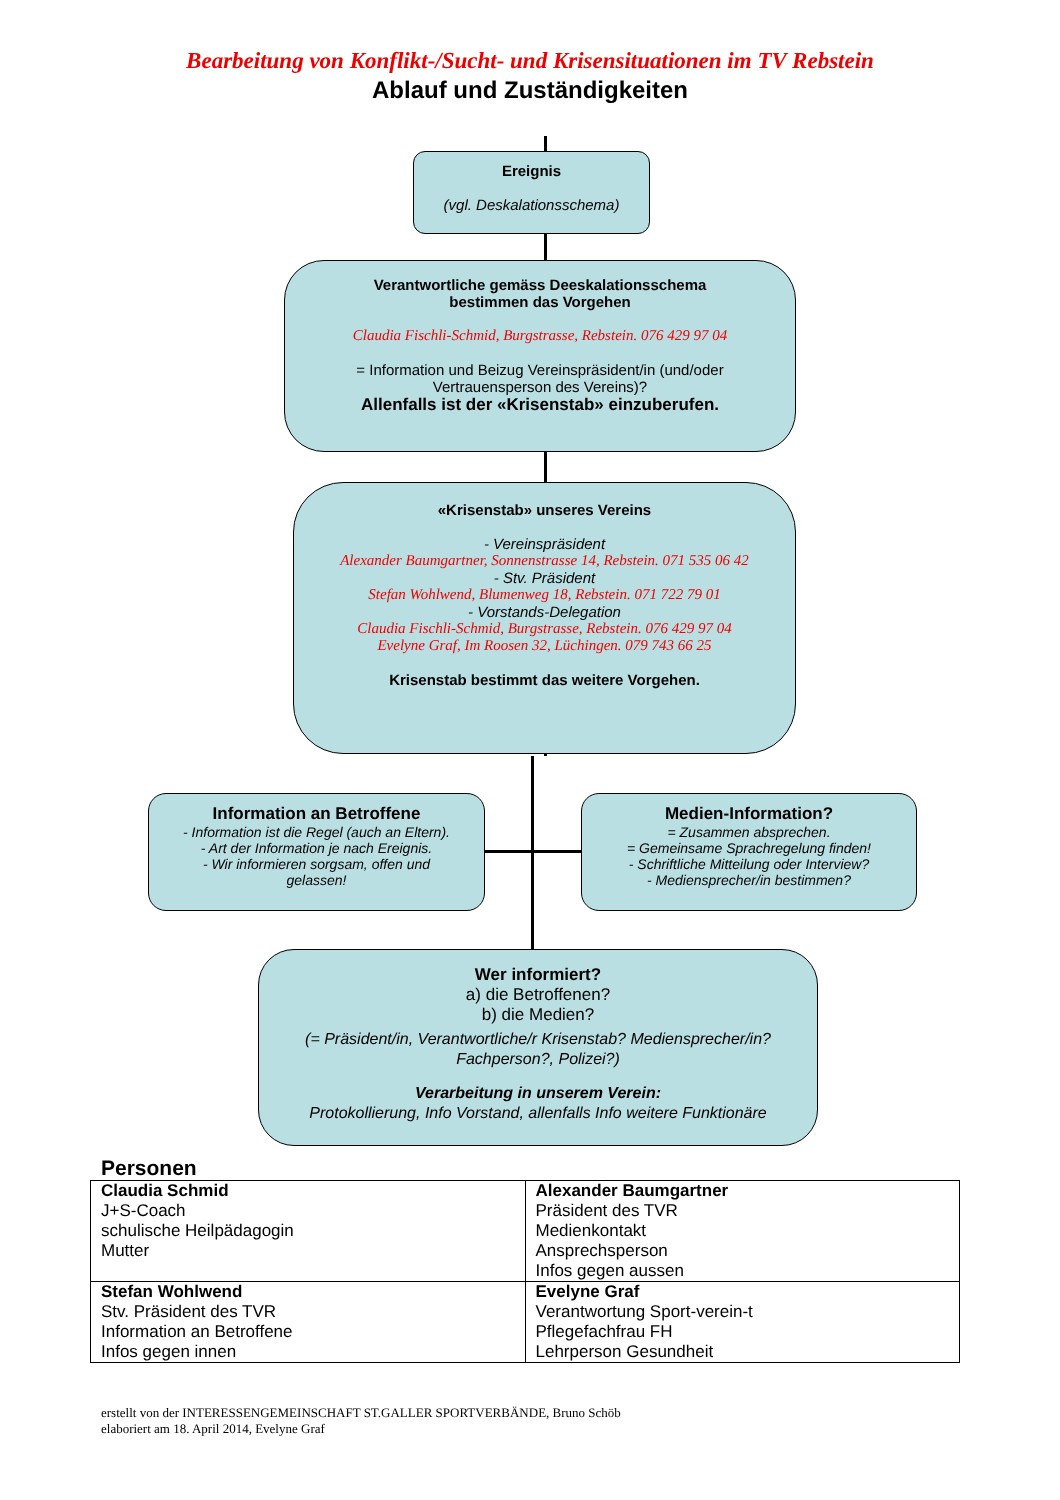Bearbeitung von Konflikt-/Sucht- und Krisensituationen im TV Rebstein
Ablauf und Zuständigkeiten
Ereignis
(vgl. Deskalationsschema)
Verantwortliche gemäss Deeskalationsschema
bestimmen das Vorgehen
Claudia Fischli-Schmid, Burgstrasse, Rebstein. 076 429 97 04
= Information und Beizug Vereinspräsident/in (und/oder
Vertrauensperson des Vereins)?
Allenfalls ist der «Krisenstab» einzuberufen.
«Krisenstab» unseres Vereins
- Vereinspräsident
Alexander Baumgartner, Sonnenstrasse 14, Rebstein. 071 535 06 42
- Stv. Präsident
Stefan Wohlwend, Blumenweg 18, Rebstein. 071 722 79 01
- Vorstands-Delegation
Claudia Fischli-Schmid, Burgstrasse, Rebstein. 076 429 97 04
Evelyne Graf, Im Roosen 32, Lüchingen. 079 743 66 25
Krisenstab bestimmt das weitere Vorgehen.
Information an Betroffene
- Information ist die Regel (auch an Eltern).
- Art der Information je nach Ereignis.
- Wir informieren sorgsam, offen und
gelassen!
Medien-Information?
= Zusammen absprechen.
= Gemeinsame Sprachregelung finden!
- Schriftliche Mitteilung oder Interview?
- Mediensprecher/in bestimmen?
Wer informiert?
a) die Betroffenen?
b) die Medien?
(= Präsident/in, Verantwortliche/r Krisenstab? Mediensprecher/in?
Fachperson?, Polizei?)
Verarbeitung in unserem Verein:
Protokollierung, Info Vorstand, allenfalls Info weitere Funktionäre
Personen
| Claudia Schmid J+S-Coach schulische Heilpädagogin Mutter | Alexander Baumgartner Präsident des TVR Medienkontakt Ansprechsperson Infos gegen aussen |
| Stefan Wohlwend Stv. Präsident des TVR Information an Betroffene Infos gegen innen | Evelyne Graf Verantwortung Sport-verein-t Pflegefachfrau FH Lehrperson Gesundheit |
erstellt von der INTERESSENGEMEINSCHAFT ST.GALLER SPORTVERBÄNDE, Bruno Schöb
elaboriert am 18. April 2014, Evelyne Graf